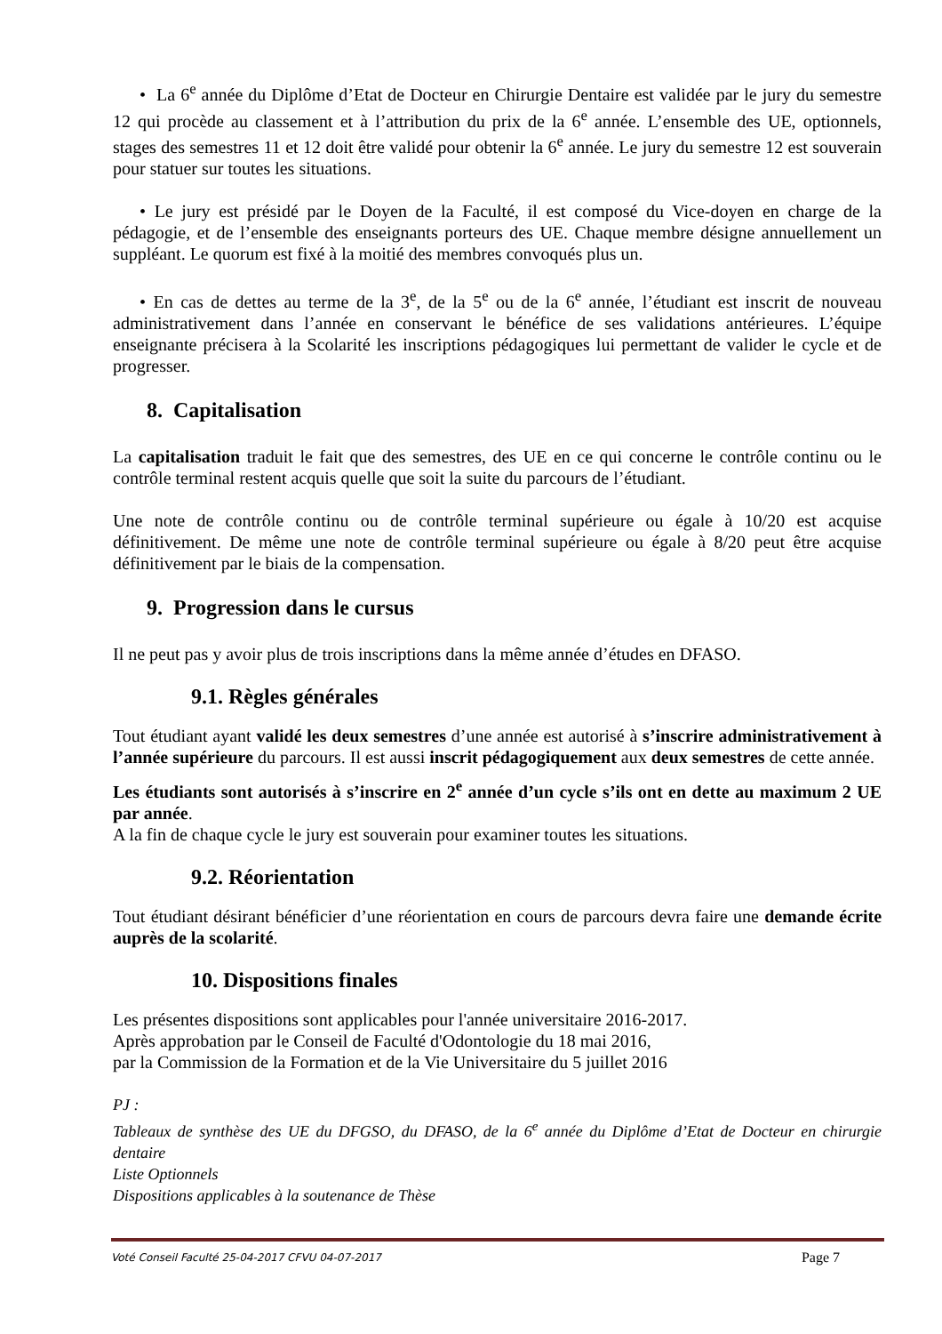• La 6<sup>e</sup> année du Diplôme d’Etat de Docteur en Chirurgie Dentaire est validée par le jury du semestre 12 qui procède au classement et à l’attribution du prix de la 6<sup>e</sup> année. L’ensemble des UE, optionnels, stages des semestres 11 et 12 doit être validé pour obtenir la 6<sup>e</sup> année. Le jury du semestre 12 est souverain pour statuer sur toutes les situations.
• Le jury est présidé par le Doyen de la Faculté, il est composé du Vice-doyen en charge de la pédagogie, et de l’ensemble des enseignants porteurs des UE. Chaque membre désigne annuellement un suppléant. Le quorum est fixé à la moitié des membres convoqués plus un.
• En cas de dettes au terme de la 3<sup>e</sup>, de la 5<sup>e</sup> ou de la 6<sup>e</sup> année, l’étudiant est inscrit de nouveau administrativement dans l’année en conservant le bénéfice de ses validations antérieures. L’équipe enseignante précisera à la Scolarité les inscriptions pédagogiques lui permettant de valider le cycle et de progresser.
8. Capitalisation
La capitalisation traduit le fait que des semestres, des UE en ce qui concerne le contrôle continu ou le contrôle terminal restent acquis quelle que soit la suite du parcours de l’étudiant.
Une note de contrôle continu ou de contrôle terminal supérieure ou égale à 10/20 est acquise définitivement. De même une note de contrôle terminal supérieure ou égale à 8/20 peut être acquise définitivement par le biais de la compensation.
9. Progression dans le cursus
Il ne peut pas y avoir plus de trois inscriptions dans la même année d’études en DFASO.
9.1. Règles générales
Tout étudiant ayant validé les deux semestres d’une année est autorisé à s’inscrire administrativement à l’année supérieure du parcours. Il est aussi inscrit pédagogiquement aux deux semestres de cette année.
Les étudiants sont autorisés à s’inscrire en 2<sup>e</sup> année d’un cycle s’ils ont en dette au maximum 2 UE par année.
A la fin de chaque cycle le jury est souverain pour examiner toutes les situations.
9.2. Réorientation
Tout étudiant désirant bénéficier d’une réorientation en cours de parcours devra faire une demande écrite auprès de la scolarité.
10. Dispositions finales
Les présentes dispositions sont applicables pour l'année universitaire 2016-2017.
Après approbation par le Conseil de Faculté d'Odontologie du 18 mai 2016,
par la Commission de la Formation et de la Vie Universitaire du 5 juillet 2016
PJ :
Tableaux de synthèse des UE du DFGSO, du DFASO, de la 6<sup>e</sup> année du Diplôme d’Etat de Docteur en chirurgie dentaire
Liste Optionnels
Dispositions applicables à la soutenance de Thèse
Voté Conseil Faculté 25-04-2017 CFVU 04-07-2017 Page 7